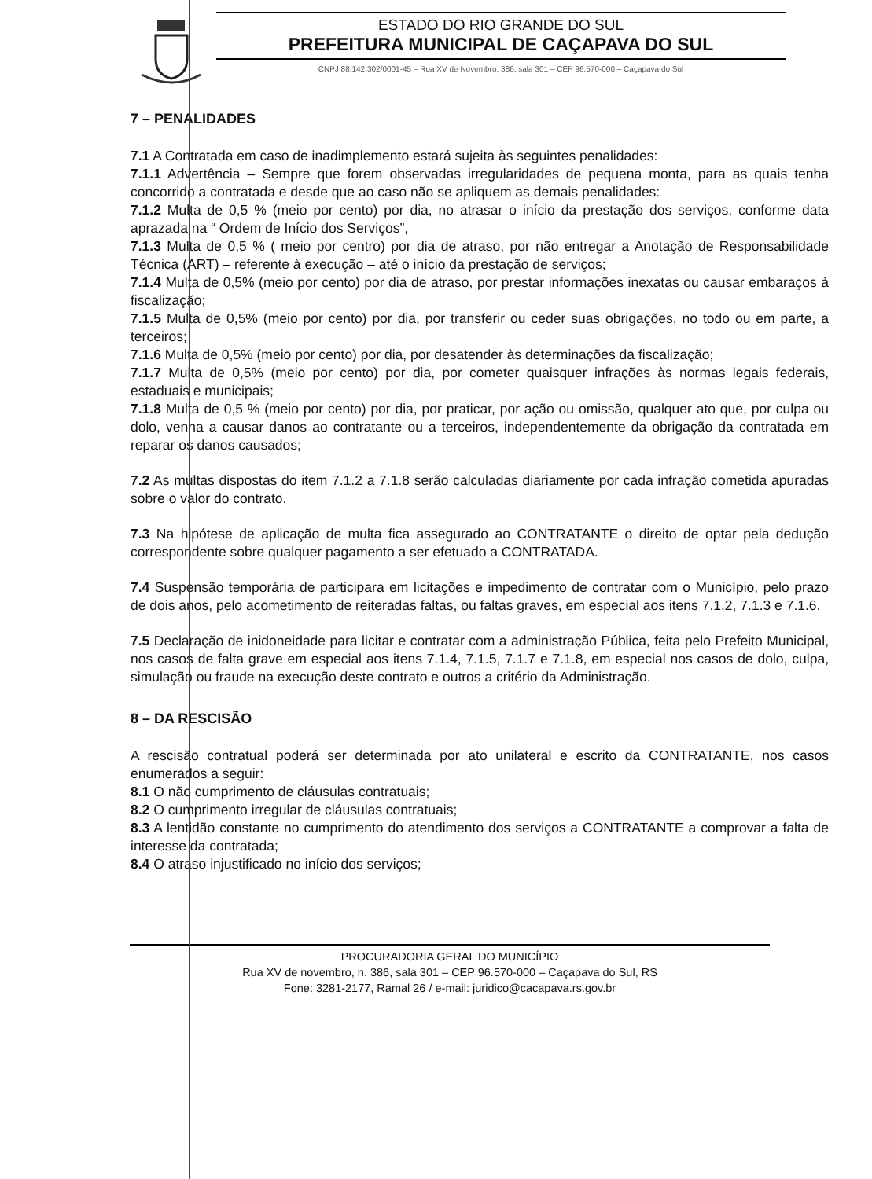ESTADO DO RIO GRANDE DO SUL
PREFEITURA MUNICIPAL DE CAÇAPAVA DO SUL
CNPJ 88.142.302/0001-45 – Rua XV de Novembro, 386, sala 301 – CEP 96.570-000 – Caçapava do Sul
7 – PENALIDADES
7.1 A Contratada em caso de inadimplemento estará sujeita às seguintes penalidades:
7.1.1 Advertência – Sempre que forem observadas irregularidades de pequena monta, para as quais tenha concorrido a contratada e desde que ao caso não se apliquem as demais penalidades:
7.1.2 Multa de 0,5 % (meio por cento) por dia, no atrasar o início da prestação dos serviços, conforme data aprazada na “ Ordem de Início dos Serviços”,
7.1.3 Multa de 0,5 % ( meio por centro) por dia de atraso, por não entregar a Anotação de Responsabilidade Técnica (ART) – referente à execução – até o início da prestação de serviços;
7.1.4 Multa de 0,5% (meio por cento) por dia de atraso, por prestar informações inexatas ou causar embaraços à fiscalização;
7.1.5 Multa de 0,5% (meio por cento) por dia, por transferir ou ceder suas obrigações, no todo ou em parte, a terceiros;
7.1.6 Multa de 0,5% (meio por cento) por dia, por desatender às determinações da fiscalização;
7.1.7 Multa de 0,5% (meio por cento) por dia, por cometer quaisquer infrações às normas legais federais, estaduais e municipais;
7.1.8 Multa de 0,5 % (meio por cento) por dia, por praticar, por ação ou omissão, qualquer ato que, por culpa ou dolo, venha a causar danos ao contratante ou a terceiros, independentemente da obrigação da contratada em reparar os danos causados;
7.2 As multas dispostas do item 7.1.2 a 7.1.8 serão calculadas diariamente por cada infração cometida apuradas sobre o valor do contrato.
7.3 Na hipótese de aplicação de multa fica assegurado ao CONTRATANTE o direito de optar pela dedução correspondente sobre qualquer pagamento a ser efetuado a CONTRATADA.
7.4 Suspensão temporária de participara em licitações e impedimento de contratar com o Município, pelo prazo de dois anos, pelo acometimento de reiteradas faltas, ou faltas graves, em especial aos itens 7.1.2, 7.1.3 e 7.1.6.
7.5 Declaração de inidoneidade para licitar e contratar com a administração Pública, feita pelo Prefeito Municipal, nos casos de falta grave em especial aos itens 7.1.4, 7.1.5, 7.1.7 e 7.1.8, em especial nos casos de dolo, culpa, simulação ou fraude na execução deste contrato e outros a critério da Administração.
8 – DA RESCISÃO
A rescisão contratual poderá ser determinada por ato unilateral e escrito da CONTRATANTE, nos casos enumerados a seguir:
8.1 O não cumprimento de cláusulas contratuais;
8.2 O cumprimento irregular de cláusulas contratuais;
8.3 A lentidão constante no cumprimento do atendimento dos serviços a CONTRATANTE a comprovar a falta de interesse da contratada;
8.4 O atraso injustificado no início dos serviços;
PROCURADORIA GERAL DO MUNICÍPIO
Rua XV de novembro, n. 386, sala 301 – CEP 96.570-000 – Caçapava do Sul, RS
Fone: 3281-2177, Ramal 26 / e-mail: juridico@cacapava.rs.gov.br